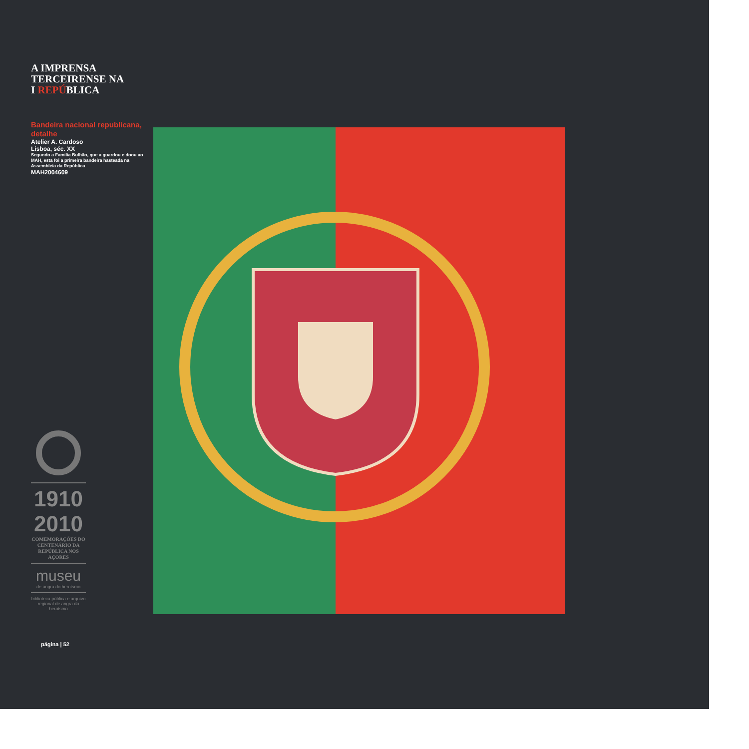A IMPRENSA
TERCEIRENSE NA
I REPÚBLICA
Bandeira nacional republicana, detalhe
Atelier A. Cardoso
Lisboa, séc. XX
Segundo a Família Bulhão, que a guardou e doou ao MAH, esta foi a primeira bandeira hasteada na Assembleia da República
MAH2004609
1910 2010
COMEMORAÇÕES DO CENTENÁRIO DA REPÚBLICA NOS AÇORES
museu
de angra do heroísmo
biblioteca pública e arquivo regional de angra do heroísmo
página | 52